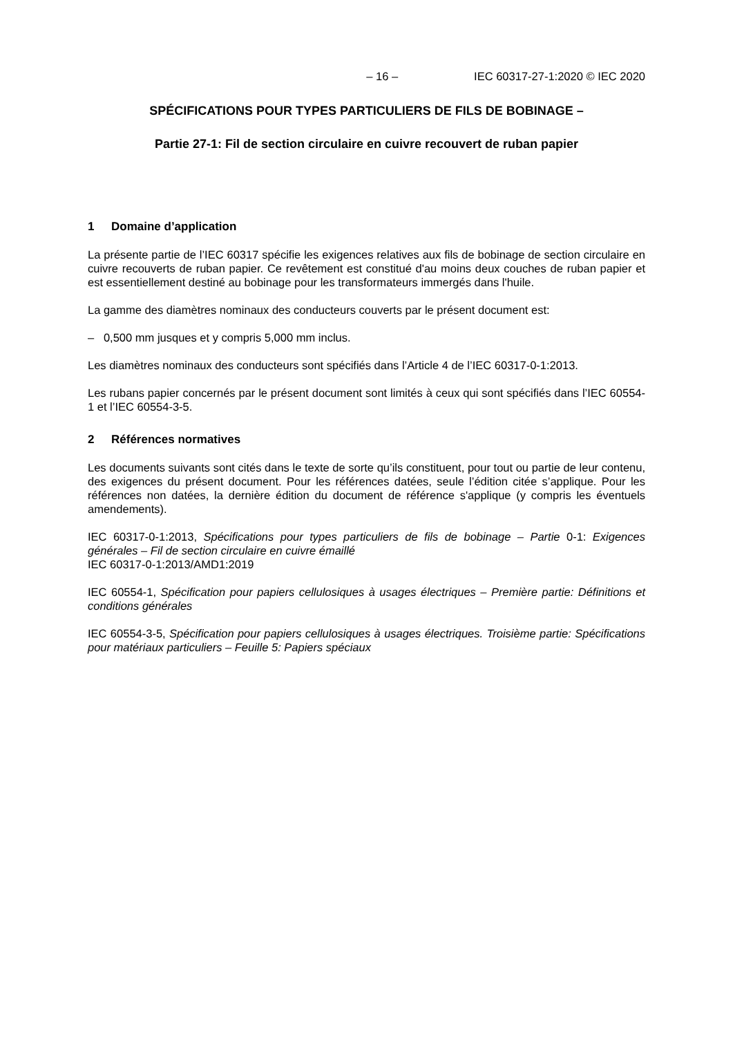– 16 – IEC 60317-27-1:2020 © IEC 2020
SPÉCIFICATIONS POUR TYPES PARTICULIERS DE FILS DE BOBINAGE –
Partie 27-1: Fil de section circulaire en cuivre recouvert de ruban papier
1 Domaine d’application
La présente partie de l’IEC 60317 spécifie les exigences relatives aux fils de bobinage de section circulaire en cuivre recouverts de ruban papier. Ce revêtement est constitué d'au moins deux couches de ruban papier et est essentiellement destiné au bobinage pour les transformateurs immergés dans l'huile.
La gamme des diamètres nominaux des conducteurs couverts par le présent document est:
– 0,500 mm jusques et y compris 5,000 mm inclus.
Les diamètres nominaux des conducteurs sont spécifiés dans l’Article 4 de l’IEC 60317-0-1:2013.
Les rubans papier concernés par le présent document sont limités à ceux qui sont spécifiés dans l’IEC 60554-1 et l’IEC 60554-3-5.
2 Références normatives
Les documents suivants sont cités dans le texte de sorte qu’ils constituent, pour tout ou partie de leur contenu, des exigences du présent document. Pour les références datées, seule l’édition citée s’applique. Pour les références non datées, la dernière édition du document de référence s'applique (y compris les éventuels amendements).
IEC 60317-0-1:2013, Spécifications pour types particuliers de fils de bobinage – Partie 0-1: Exigences générales – Fil de section circulaire en cuivre émaillé
IEC 60317-0-1:2013/AMD1:2019
IEC 60554-1, Spécification pour papiers cellulosiques à usages électriques – Première partie: Définitions et conditions générales
IEC 60554-3-5, Spécification pour papiers cellulosiques à usages électriques. Troisième partie: Spécifications pour matériaux particuliers – Feuille 5: Papiers spéciaux